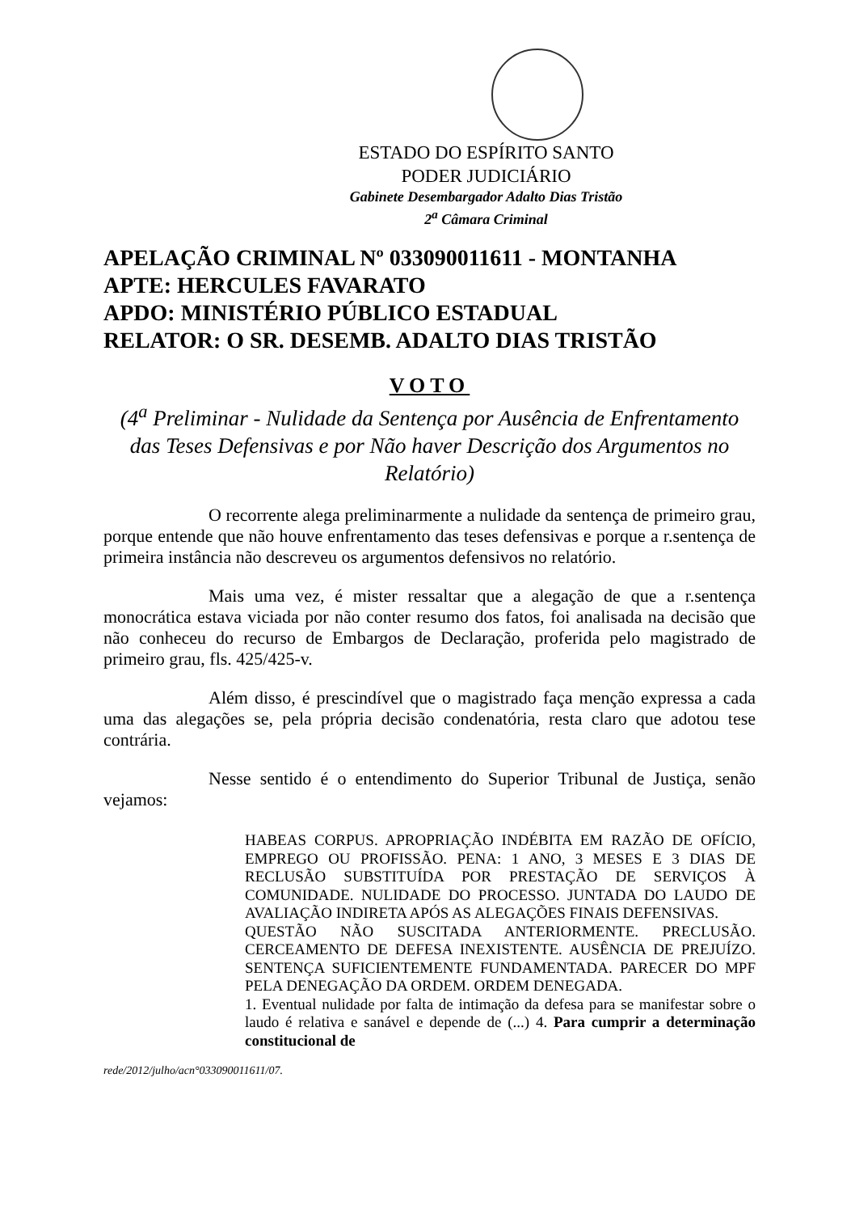ESTADO DO ESPÍRITO SANTO
PODER JUDICIÁRIO
Gabinete Desembargador Adalto Dias Tristão
2<sup>a</sup> Câmara Criminal
APELAÇÃO CRIMINAL Nº 033090011611 - MONTANHA
APTE: HERCULES FAVARATO
APDO: MINISTÉRIO PÚBLICO ESTADUAL
RELATOR: O SR. DESEMB. ADALTO DIAS TRISTÃO
VOTO
(4<sup>a</sup> Preliminar - Nulidade da Sentença por Ausência de Enfrentamento das Teses Defensivas e por Não haver Descrição dos Argumentos no Relatório)
O recorrente alega preliminarmente a nulidade da sentença de primeiro grau, porque entende que não houve enfrentamento das teses defensivas e porque a r.sentença de primeira instância não descreveu os argumentos defensivos no relatório.
Mais uma vez, é mister ressaltar que a alegação de que a r.sentença monocrática estava viciada por não conter resumo dos fatos, foi analisada na decisão que não conheceu do recurso de Embargos de Declaração, proferida pelo magistrado de primeiro grau, fls. 425/425-v.
Além disso, é prescindível que o magistrado faça menção expressa a cada uma das alegações se, pela própria decisão condenatória, resta claro que adotou tese contrária.
Nesse sentido é o entendimento do Superior Tribunal de Justiça, senão vejamos:
HABEAS CORPUS. APROPRIAÇÃO INDÉBITA EM RAZÃO DE OFÍCIO, EMPREGO OU PROFISSÃO. PENA: 1 ANO, 3 MESES E 3 DIAS DE RECLUSÃO SUBSTITUÍDA POR PRESTAÇÃO DE SERVIÇOS À COMUNIDADE. NULIDADE DO PROCESSO. JUNTADA DO LAUDO DE AVALIAÇÃO INDIRETA APÓS AS ALEGAÇÕES FINAIS DEFENSIVAS.
QUESTÃO NÃO SUSCITADA ANTERIORMENTE. PRECLUSÃO. CERCEAMENTO DE DEFESA INEXISTENTE. AUSÊNCIA DE PREJUÍZO. SENTENÇA SUFICIENTEMENTE FUNDAMENTADA. PARECER DO MPF PELA DENEGAÇÃO DA ORDEM. ORDEM DENEGADA.
1. Eventual nulidade por falta de intimação da defesa para se manifestar sobre o laudo é relativa e sanável e depende de (...) 4. Para cumprir a determinação constitucional de
rede/2012/julho/acn°033090011611/07.